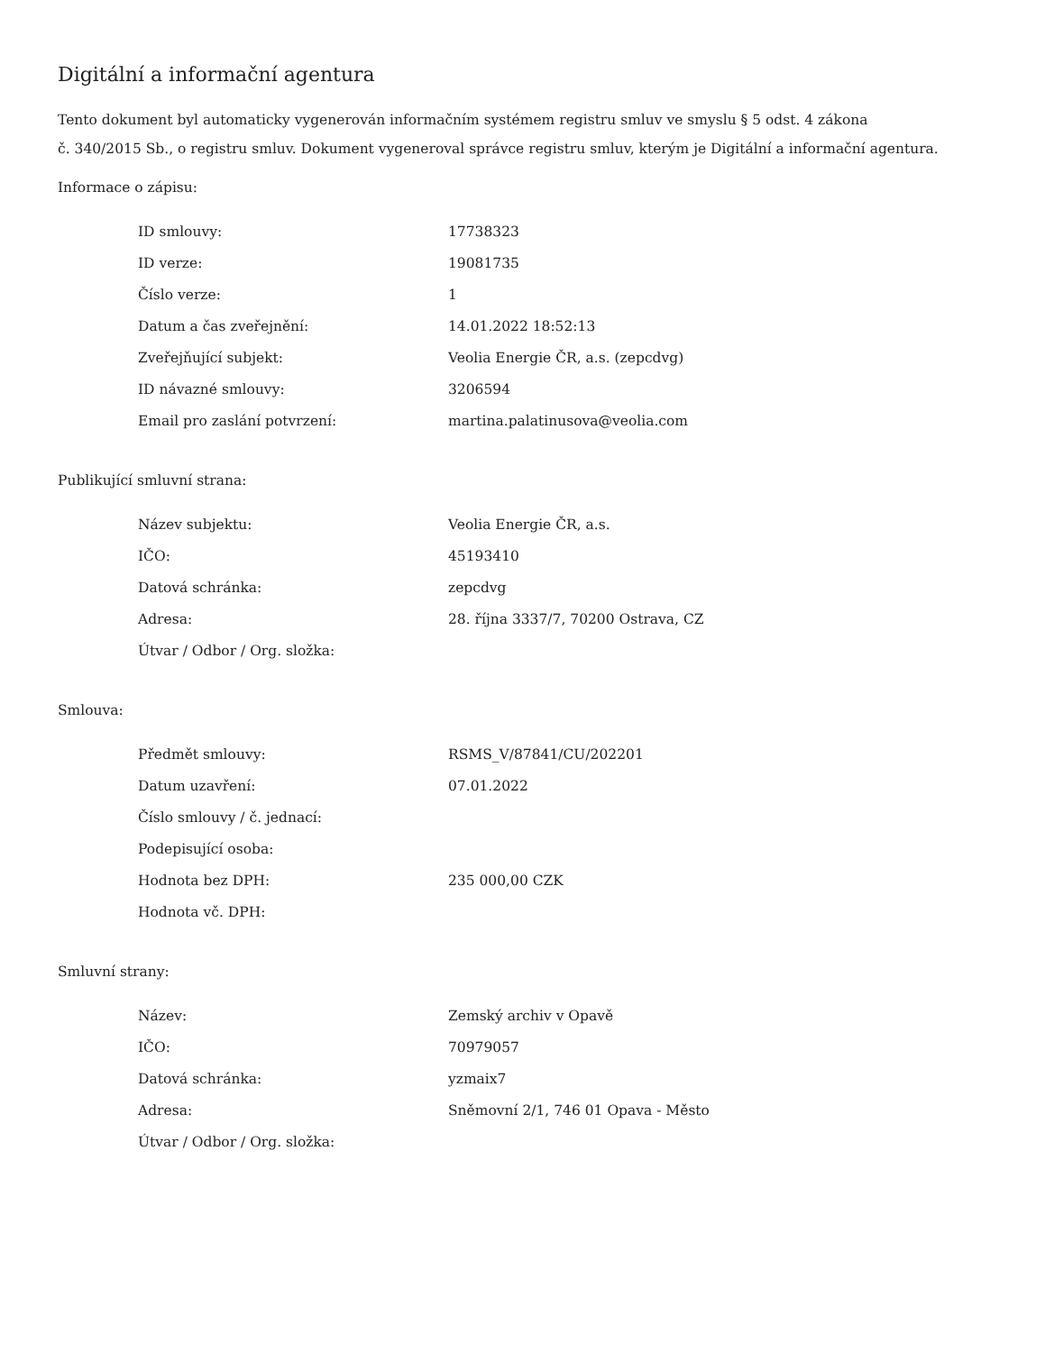Digitální a informační agentura
Tento dokument byl automaticky vygenerován informačním systémem registru smluv ve smyslu § 5 odst. 4 zákona
č. 340/2015 Sb., o registru smluv. Dokument vygeneroval správce registru smluv, kterým je Digitální a informační agentura.
Informace o zápisu:
| ID smlouvy: | 17738323 |
| ID verze: | 19081735 |
| Číslo verze: | 1 |
| Datum a čas zveřejnění: | 14.01.2022 18:52:13 |
| Zveřejňující subjekt: | Veolia Energie ČR, a.s. (zepcdvg) |
| ID návazné smlouvy: | 3206594 |
| Email pro zaslání potvrzení: | martina.palatinusova@veolia.com |
Publikující smluvní strana:
| Název subjektu: | Veolia Energie ČR, a.s. |
| IČO: | 45193410 |
| Datová schránka: | zepcdvg |
| Adresa: | 28. října 3337/7, 70200 Ostrava, CZ |
| Útvar / Odbor / Org. složka: | |
Smlouva:
| Předmět smlouvy: | RSMS_V/87841/CU/202201 |
| Datum uzavření: | 07.01.2022 |
| Číslo smlouvy / č. jednací: | |
| Podepisující osoba: | |
| Hodnota bez DPH: | 235 000,00 CZK |
| Hodnota vč. DPH: | |
Smluvní strany:
| Název: | Zemský archiv v Opavě |
| IČO: | 70979057 |
| Datová schránka: | yzmaix7 |
| Adresa: | Sněmovní 2/1, 746 01 Opava - Město |
| Útvar / Odbor / Org. složka: | |